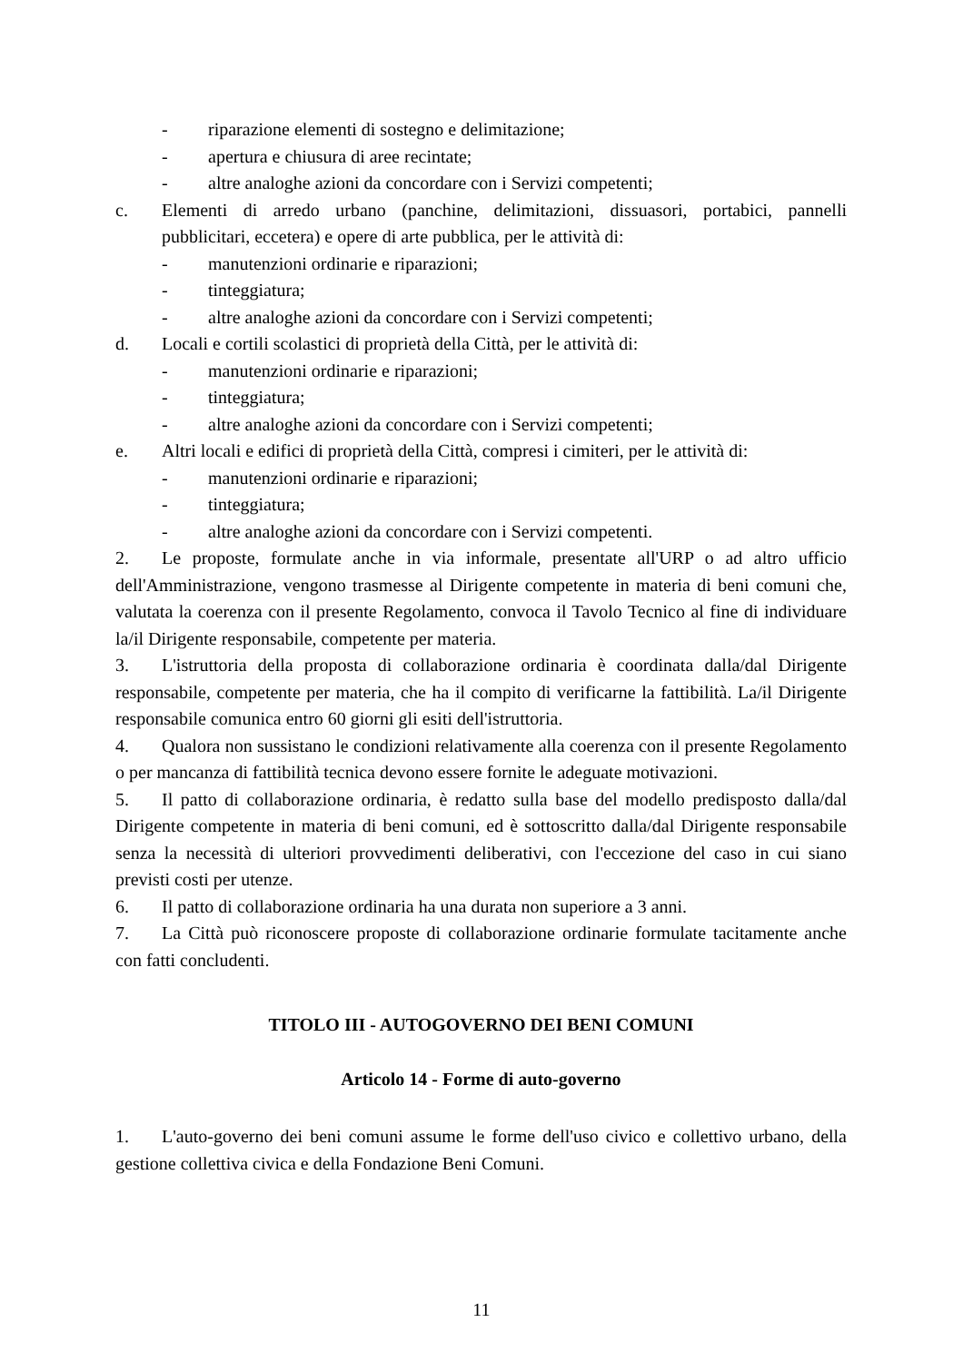- riparazione elementi di sostegno e delimitazione;
- apertura e chiusura di aree recintate;
- altre analoghe azioni da concordare con i Servizi competenti;
c. Elementi di arredo urbano (panchine, delimitazioni, dissuasori, portabici, pannelli pubblicitari, eccetera) e opere di arte pubblica, per le attività di:
- manutenzioni ordinarie e riparazioni;
- tinteggiatura;
- altre analoghe azioni da concordare con i Servizi competenti;
d. Locali e cortili scolastici di proprietà della Città, per le attività di:
- manutenzioni ordinarie e riparazioni;
- tinteggiatura;
- altre analoghe azioni da concordare con i Servizi competenti;
e. Altri locali e edifici di proprietà della Città, compresi i cimiteri, per le attività di:
- manutenzioni ordinarie e riparazioni;
- tinteggiatura;
- altre analoghe azioni da concordare con i Servizi competenti.
2. Le proposte, formulate anche in via informale, presentate all'URP o ad altro ufficio dell'Amministrazione, vengono trasmesse al Dirigente competente in materia di beni comuni che, valutata la coerenza con il presente Regolamento, convoca il Tavolo Tecnico al fine di individuare la/il Dirigente responsabile, competente per materia.
3. L'istruttoria della proposta di collaborazione ordinaria è coordinata dalla/dal Dirigente responsabile, competente per materia, che ha il compito di verificarne la fattibilità. La/il Dirigente responsabile comunica entro 60 giorni gli esiti dell'istruttoria.
4. Qualora non sussistano le condizioni relativamente alla coerenza con il presente Regolamento o per mancanza di fattibilità tecnica devono essere fornite le adeguate motivazioni.
5. Il patto di collaborazione ordinaria, è redatto sulla base del modello predisposto dalla/dal Dirigente competente in materia di beni comuni, ed è sottoscritto dalla/dal Dirigente responsabile senza la necessità di ulteriori provvedimenti deliberativi, con l'eccezione del caso in cui siano previsti costi per utenze.
6. Il patto di collaborazione ordinaria ha una durata non superiore a 3 anni.
7. La Città può riconoscere proposte di collaborazione ordinarie formulate tacitamente anche con fatti concludenti.
TITOLO III - AUTOGOVERNO DEI BENI COMUNI
Articolo 14 - Forme di auto-governo
1. L'auto-governo dei beni comuni assume le forme dell'uso civico e collettivo urbano, della gestione collettiva civica e della Fondazione Beni Comuni.
11